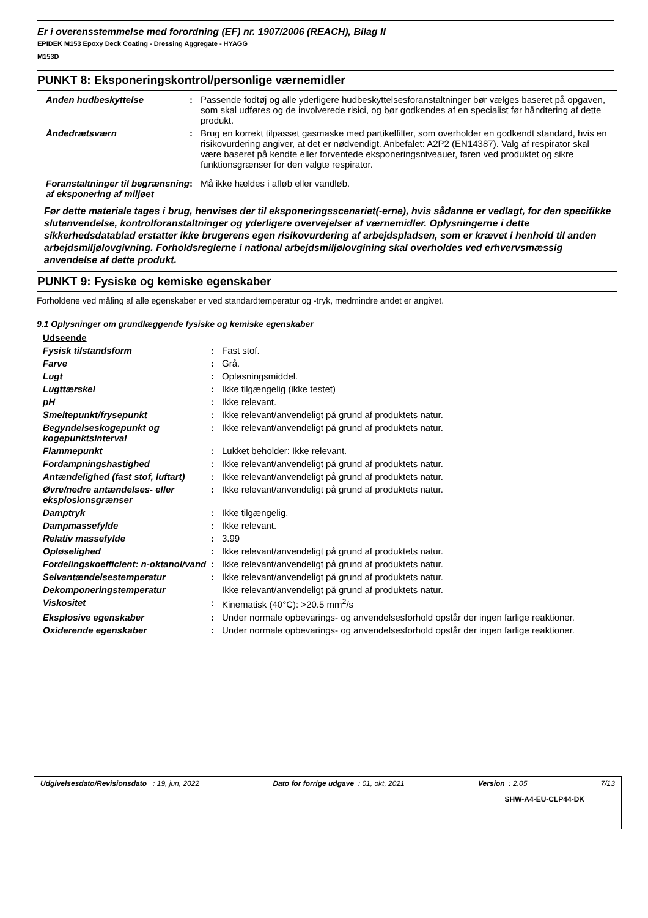Er i overensstemmelse med forordning (EF) nr. 1907/2006 (REACH), Bilag II
EPIDEK M153 Epoxy Deck Coating - Dressing Aggregate - HYAGG
M153D
PUNKT 8: Eksponeringskontrol/personlige værnemidler
| Anden hudbeskyttelse | : | Passende fodtøj og alle yderligere hudbeskyttelsesforanstaltninger bør vælges baseret på opgaven, som skal udføres og de involverede risici, og bør godkendes af en specialist før håndtering af dette produkt. |
| Åndedrætsværn | : | Brug en korrekt tilpasset gasmaske med partikelfilter, som overholder en godkendt standard, hvis en risikovurdering angiver, at det er nødvendigt. Anbefalet: A2P2 (EN14387). Valg af respirator skal være baseret på kendte eller forventede eksponeringsniveauer, faren ved produktet og sikre funktionsgrænser for den valgte respirator. |
| Foranstaltninger til begrænsning af eksponering af miljøet | : | Må ikke hældes i afløb eller vandløb. |
Før dette materiale tages i brug, henvises der til eksponeringsscenariet(-erne), hvis sådanne er vedlagt, for den specifikke slutanvendelse, kontrolforanstaltninger og yderligere overvejelser af værnemidler. Oplysningerne i dette sikkerhedsdatablad erstatter ikke brugerens egen risikovurdering af arbejdspladsen, som er krævet i henhold til anden arbejdsmiljølovgivning. Forholdsreglerne i national arbejdsmiljølovgining skal overholdes ved erhvervsmæssig anvendelse af dette produkt.
PUNKT 9: Fysiske og kemiske egenskaber
Forholdene ved måling af alle egenskaber er ved standardtemperatur og -tryk, medmindre andet er angivet.
9.1 Oplysninger om grundlæggende fysiske og kemiske egenskaber
| Udseende | | |
| Fysisk tilstandsform | : | Fast stof. |
| Farve | : | Grå. |
| Lugt | : | Opløsningsmiddel. |
| Lugttærskel | : | Ikke tilgængelig (ikke testet) |
| pH | : | Ikke relevant. |
| Smeltepunkt/frysepunkt | : | Ikke relevant/anvendeligt på grund af produktets natur. |
| Begyndelseskogepunkt og kogepunktsinterval | : | Ikke relevant/anvendeligt på grund af produktets natur. |
| Flammepunkt | : | Lukket beholder: Ikke relevant. |
| Fordampningshastighed | : | Ikke relevant/anvendeligt på grund af produktets natur. |
| Antændelighed (fast stof, luftart) | : | Ikke relevant/anvendeligt på grund af produktets natur. |
| Øvre/nedre antændelses- eller eksplosionsgrænser | : | Ikke relevant/anvendeligt på grund af produktets natur. |
| Damptryk | : | Ikke tilgængelig. |
| Dampmassefylde | : | Ikke relevant. |
| Relativ massefylde | : | 3.99 |
| Opløselighed | : | Ikke relevant/anvendeligt på grund af produktets natur. |
| Fordelingskoefficient: n-oktanol/vand | : | Ikke relevant/anvendeligt på grund af produktets natur. |
| Selvantændelsestemperatur | : | Ikke relevant/anvendeligt på grund af produktets natur. |
| Dekomponeringstemperatur | | Ikke relevant/anvendeligt på grund af produktets natur. |
| Viskositet | : | Kinematisk (40°C): >20.5 mm<sup>2</sup>/s |
| Eksplosive egenskaber | : | Under normale opbevarings- og anvendelsesforhold opstår der ingen farlige reaktioner. |
| Oxiderende egenskaber | : | Under normale opbevarings- og anvendelsesforhold opstår der ingen farlige reaktioner. |
Udgivelsesdato/Revisionsdato : 19, jun, 2022 Dato for forrige udgave : 01, okt, 2021 Version : 2.05 7/13
SHW-A4-EU-CLP44-DK